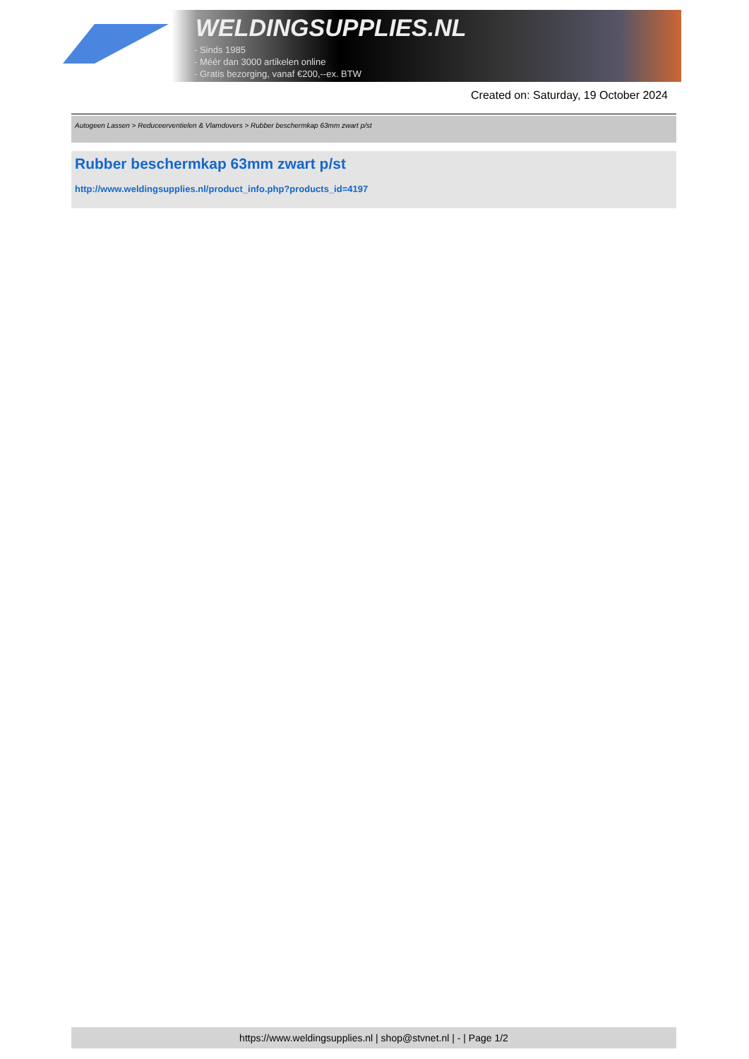WELDINGSUPPLIES.NL
- Sinds 1985
- Méér dan 3000 artikelen online
- Gratis bezorging, vanaf €200,--ex. BTW
Created on: Saturday, 19 October 2024
Autogeen Lassen > Reduceerventielen & Vlamdovers > Rubber beschermkap 63mm zwart p/st
Rubber beschermkap 63mm zwart p/st
http://www.weldingsupplies.nl/product_info.php?products_id=4197
https://www.weldingsupplies.nl | shop@stvnet.nl | - | Page 1/2